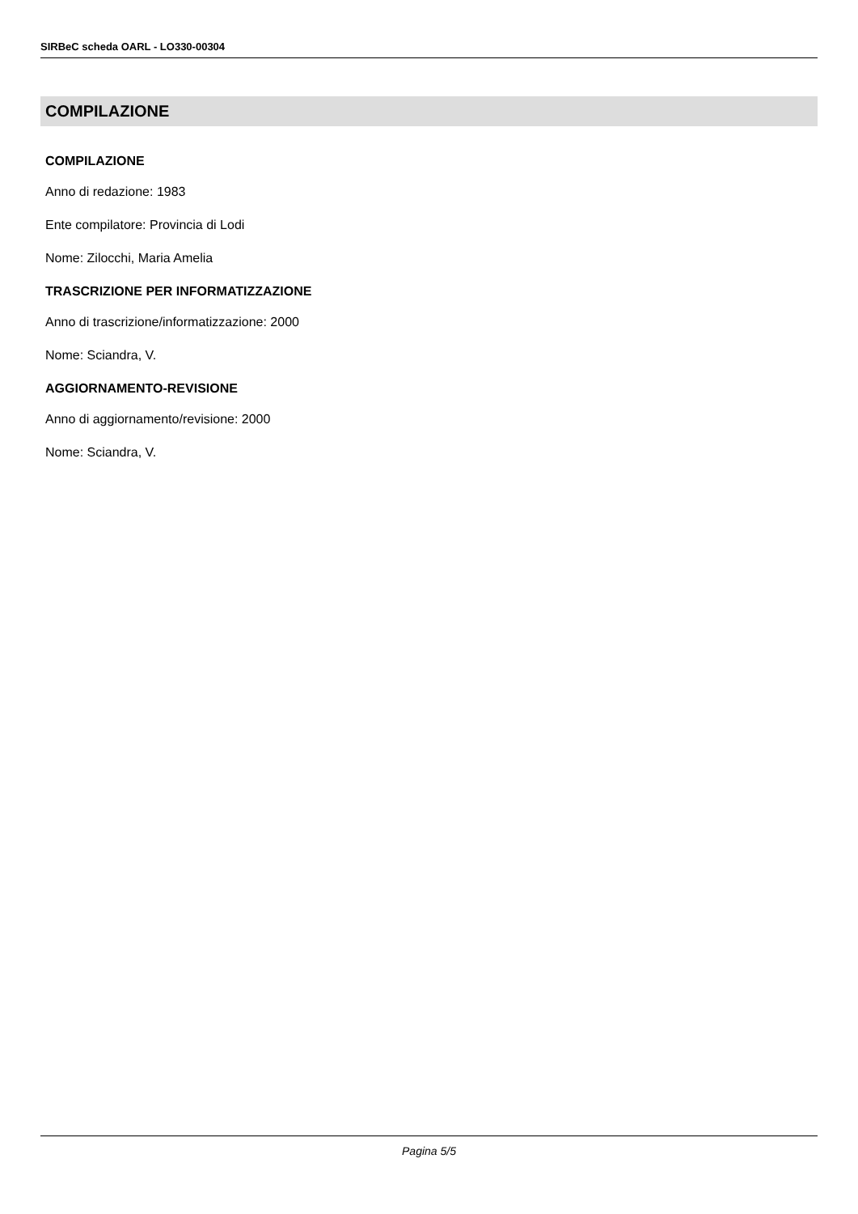SIRBeC scheda OARL - LO330-00304
COMPILAZIONE
COMPILAZIONE
Anno di redazione: 1983
Ente compilatore: Provincia di Lodi
Nome: Zilocchi, Maria Amelia
TRASCRIZIONE PER INFORMATIZZAZIONE
Anno di trascrizione/informatizzazione: 2000
Nome: Sciandra, V.
AGGIORNAMENTO-REVISIONE
Anno di aggiornamento/revisione: 2000
Nome: Sciandra, V.
Pagina 5/5